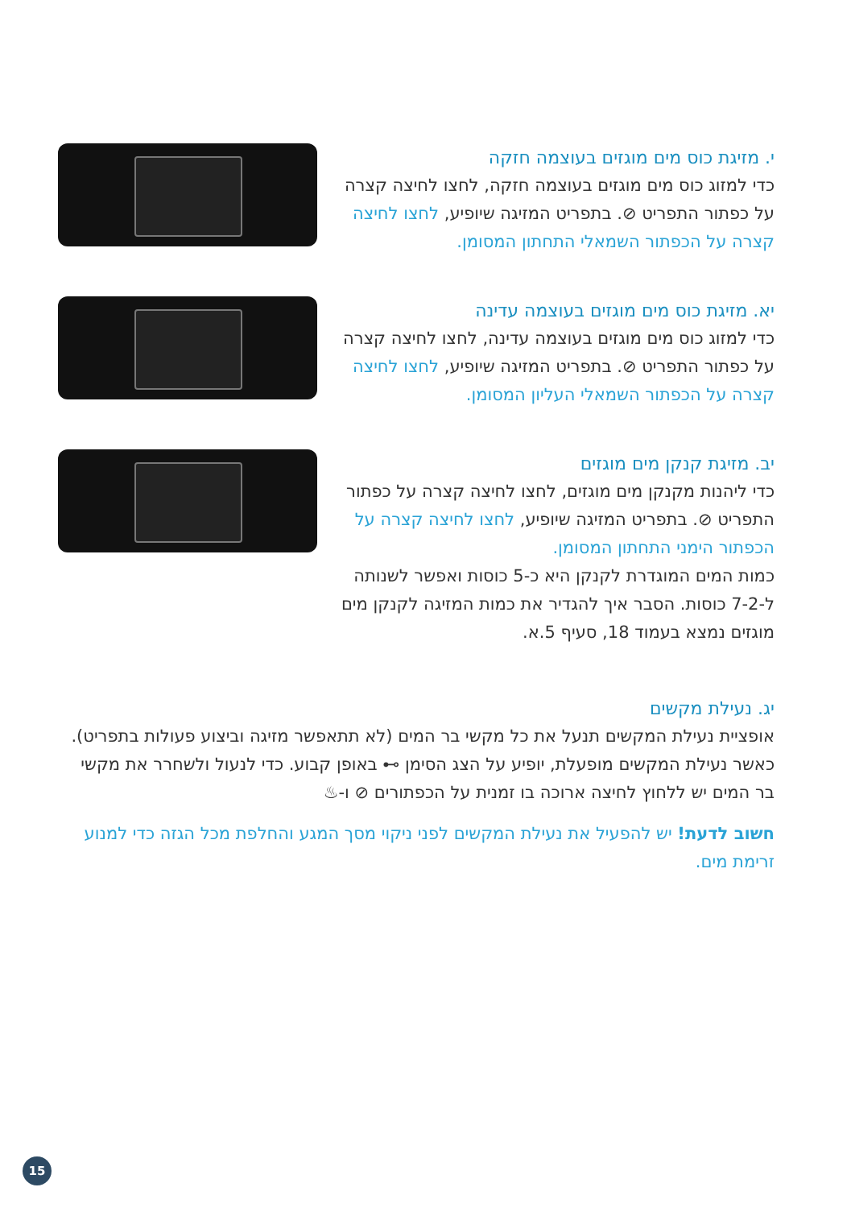י. מזיגת כוס מים מוגזים בעוצמה חזקה
כדי למזוג כוס מים מוגזים בעוצמה חזקה, לחצו לחיצה קצרה על כפתור התפריט ⊘. בתפריט המזיגה שיופיע, לחצו לחיצה קצרה על הכפתור השמאלי התחתון המסומן.
יא. מזיגת כוס מים מוגזים בעוצמה עדינה
כדי למזוג כוס מים מוגזים בעוצמה עדינה, לחצו לחיצה קצרה על כפתור התפריט ⊘. בתפריט המזיגה שיופיע, לחצו לחיצה קצרה על הכפתור השמאלי העליון המסומן.
יב. מזיגת קנקן מים מוגזים
כדי ליהנות מקנקן מים מוגזים, לחצו לחיצה קצרה על כפתור התפריט ⊘. בתפריט המזיגה שיופיע, לחצו לחיצה קצרה על הכפתור הימני התחתון המסומן.
כמות המים המוגדרת לקנקן היא כ-5 כוסות ואפשר לשנותה ל-7-2 כוסות. הסבר איך להגדיר את כמות המזיגה לקנקן מים מוגזים נמצא בעמוד 18, סעיף 5.א.
יג. נעילת מקשים
אופציית נעילת המקשים תנעל את כל מקשי בר המים (לא תתאפשר מזיגה וביצוע פעולות בתפריט). כאשר נעילת המקשים מופעלת, יופיע על הצג הסימן ⊶ באופן קבוע. כדי לנעול ולשחרר את מקשי בר המים יש ללחוץ לחיצה ארוכה בו זמנית על הכפתורים ⊘ ו-♨
חשוב לדעת! יש להפעיל את נעילת המקשים לפני ניקוי מסך המגע והחלפת מכל הגזה כדי למנוע זרימת מים.
15